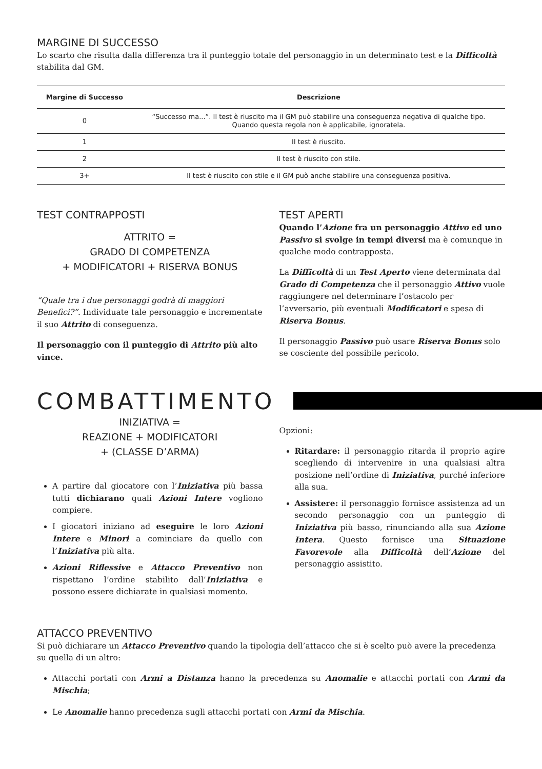MARGINE DI SUCCESSO
Lo scarto che risulta dalla differenza tra il punteggio totale del personaggio in un determinato test e la Difficoltà stabilita dal GM.
| Margine di Successo | Descrizione |
| --- | --- |
| 0 | “Successo ma...”. Il test è riuscito ma il GM può stabilire una conseguenza negativa di qualche tipo. Quando questa regola non è applicabile, ignoratela. |
| 1 | Il test è riuscito. |
| 2 | Il test è riuscito con stile. |
| 3+ | Il test è riuscito con stile e il GM può anche stabilire una conseguenza positiva. |
TEST CONTRAPPOSTI
ATTRITO =
GRADO DI COMPETENZA
+ MODIFICATORI + RISERVA BONUS
“Quale tra i due personaggi godrà di maggiori Benefici?”. Individuate tale personaggio e incrementate il suo Attrito di conseguenza.
Il personaggio con il punteggio di Attrito più alto vince.
TEST APERTI
Quando l’Azione fra un personaggio Attivo ed uno Passivo si svolge in tempi diversi ma è comunque in qualche modo contrapposta.
La Difficoltà di un Test Aperto viene determinata dal Grado di Competenza che il personaggio Attivo vuole raggiungere nel determinare l’ostacolo per l’avversario, più eventuali Modificatori e spesa di Riserva Bonus.
Il personaggio Passivo può usare Riserva Bonus solo se cosciente del possibile pericolo.
COMBATTIMENTO
INIZIATIVA =
REAZIONE + MODIFICATORI
+ (CLASSE D’ARMA)
A partire dal giocatore con l’Iniziativa più bassa tutti dichiarano quali Azioni Intere vogliono compiere.
I giocatori iniziano ad eseguire le loro Azioni Intere e Minori a cominciare da quello con l’Iniziativa più alta.
Azioni Riflessive e Attacco Preventivo non rispettano l’ordine stabilito dall’Iniziativa e possono essere dichiarate in qualsiasi momento.
Opzioni:
Ritardare: il personaggio ritarda il proprio agire scegliendo di intervenire in una qualsiasi altra posizione nell’ordine di Iniziativa, purché inferiore alla sua.
Assistere: il personaggio fornisce assistenza ad un secondo personaggio con un punteggio di Iniziativa più basso, rinunciando alla sua Azione Intera. Questo fornisce una Situazione Favorevole alla Difficoltà dell’Azione del personaggio assistito.
ATTACCO PREVENTIVO
Si può dichiarare un Attacco Preventivo quando la tipologia dell’attacco che si è scelto può avere la precedenza su quella di un altro:
Attacchi portati con Armi a Distanza hanno la precedenza su Anomalie e attacchi portati con Armi da Mischia;
Le Anomalie hanno precedenza sugli attacchi portati con Armi da Mischia.